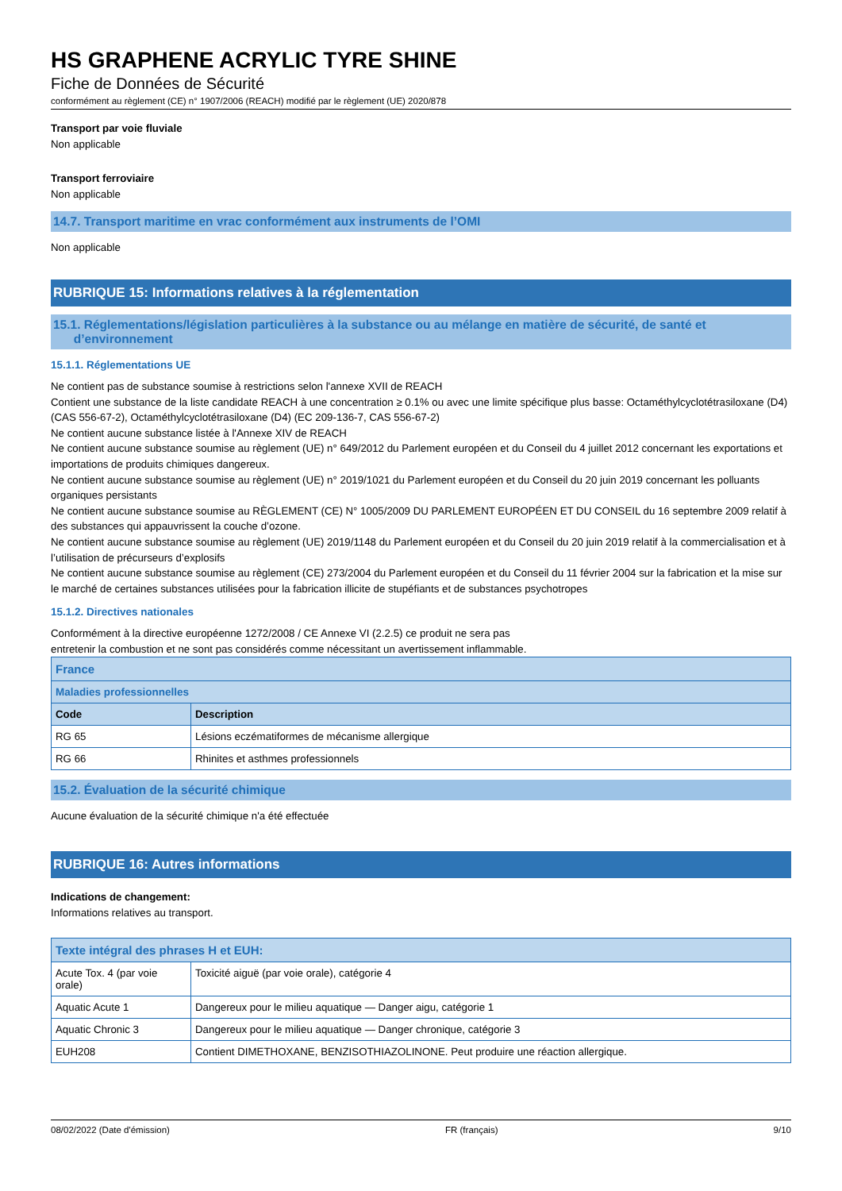HS GRAPHENE ACRYLIC TYRE SHINE
Fiche de Données de Sécurité
conformément au règlement (CE) n° 1907/2006 (REACH) modifié par le règlement (UE) 2020/878
Transport par voie fluviale
Non applicable
Transport ferroviaire
Non applicable
14.7. Transport maritime en vrac conformément aux instruments de l’OMI
Non applicable
RUBRIQUE 15: Informations relatives à la réglementation
15.1. Réglementations/législation particulières à la substance ou au mélange en matière de sécurité, de santé et
d’environnement
15.1.1. Réglementations UE
Ne contient pas de substance soumise à restrictions selon l'annexe XVII de REACH
Contient une substance de la liste candidate REACH à une concentration ≥ 0.1% ou avec une limite spécifique plus basse: Octaméthylcyclotétrasiloxane (D4) (CAS 556-67-2), Octaméthylcyclotétrasiloxane (D4) (EC 209-136-7, CAS 556-67-2)
Ne contient aucune substance listée à l'Annexe XIV de REACH
Ne contient aucune substance soumise au règlement (UE) n° 649/2012 du Parlement européen et du Conseil du 4 juillet 2012 concernant les exportations et importations de produits chimiques dangereux.
Ne contient aucune substance soumise au règlement (UE) n° 2019/1021 du Parlement européen et du Conseil du 20 juin 2019 concernant les polluants organiques persistants
Ne contient aucune substance soumise au RÈGLEMENT (CE) N° 1005/2009 DU PARLEMENT EUROPÉEN ET DU CONSEIL du 16 septembre 2009 relatif à des substances qui appauvrissent la couche d’ozone.
Ne contient aucune substance soumise au règlement (UE) 2019/1148 du Parlement européen et du Conseil du 20 juin 2019 relatif à la commercialisation et à l’utilisation de précurseurs d’explosifs
Ne contient aucune substance soumise au règlement (CE) 273/2004 du Parlement européen et du Conseil du 11 février 2004 sur la fabrication et la mise sur le marché de certaines substances utilisées pour la fabrication illicite de stupéfiants et de substances psychotropes
15.1.2. Directives nationales
Conformément à la directive européenne 1272/2008 / CE Annexe VI (2.2.5) ce produit ne sera pas
entretenir la combustion et ne sont pas considérés comme nécessitant un avertissement inflammable.
| France | |
| Maladies professionnelles | |
| Code | Description |
| RG 65 | Lésions eczématiformes de mécanisme allergique |
| RG 66 | Rhinites et asthmes professionnels |
15.2. Évaluation de la sécurité chimique
Aucune évaluation de la sécurité chimique n'a été effectuée
RUBRIQUE 16: Autres informations
Indications de changement:
Informations relatives au transport.
| Texte intégral des phrases H et EUH: | |
| Acute Tox. 4 (par voie orale) | Toxicité aiguë (par voie orale), catégorie 4 |
| Aquatic Acute 1 | Dangereux pour le milieu aquatique — Danger aigu, catégorie 1 |
| Aquatic Chronic 3 | Dangereux pour le milieu aquatique — Danger chronique, catégorie 3 |
| EUH208 | Contient DIMETHOXANE, BENZISOTHIAZOLINONE. Peut produire une réaction allergique. |
08/02/2022 (Date d'émission) FR (français) 9/10